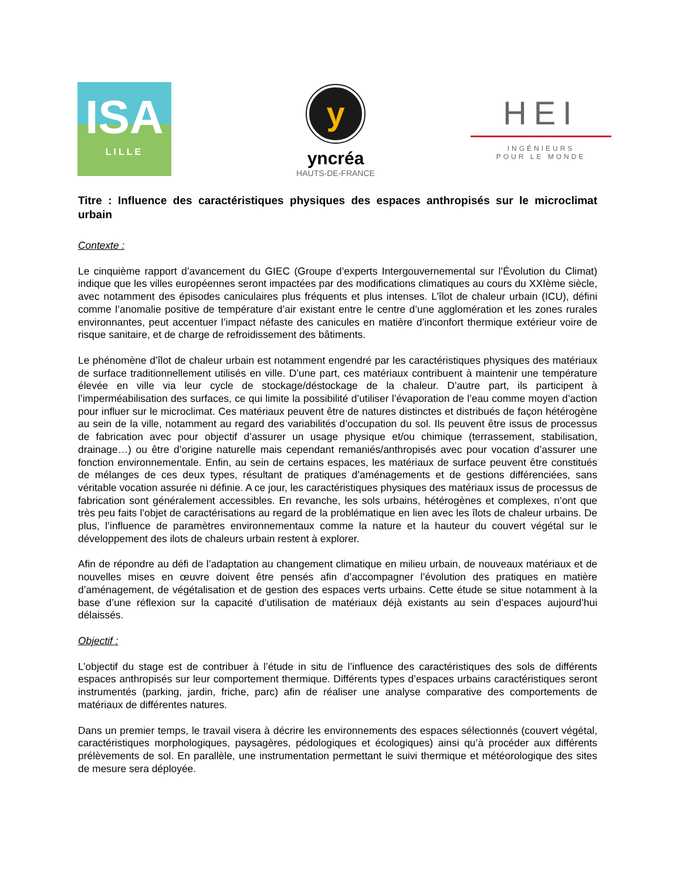ISA
LILLE
y
yncréa
HAUTS-DE-FRANCE
HEI
INGÉNIEURS
POUR LE MONDE
Titre : Influence des caractéristiques physiques des espaces anthropisés sur le microclimat urbain
Contexte :
Le cinquième rapport d’avancement du GIEC (Groupe d’experts Intergouvernemental sur l’Évolution du Climat) indique que les villes européennes seront impactées par des modifications climatiques au cours du XXIème siècle, avec notamment des épisodes caniculaires plus fréquents et plus intenses. L’îlot de chaleur urbain (ICU), défini comme l’anomalie positive de température d’air existant entre le centre d’une agglomération et les zones rurales environnantes, peut accentuer l’impact néfaste des canicules en matière d’inconfort thermique extérieur voire de risque sanitaire, et de charge de refroidissement des bâtiments.
Le phénomène d’îlot de chaleur urbain est notamment engendré par les caractéristiques physiques des matériaux de surface traditionnellement utilisés en ville. D’une part, ces matériaux contribuent à maintenir une température élevée en ville via leur cycle de stockage/déstockage de la chaleur. D’autre part, ils participent à l’imperméabilisation des surfaces, ce qui limite la possibilité d’utiliser l’évaporation de l’eau comme moyen d’action pour influer sur le microclimat. Ces matériaux peuvent être de natures distinctes et distribués de façon hétérogène au sein de la ville, notamment au regard des variabilités d’occupation du sol. Ils peuvent être issus de processus de fabrication avec pour objectif d’assurer un usage physique et/ou chimique (terrassement, stabilisation, drainage…) ou être d’origine naturelle mais cependant remaniés/anthropisés avec pour vocation d’assurer une fonction environnementale. Enfin, au sein de certains espaces, les matériaux de surface peuvent être constitués de mélanges de ces deux types, résultant de pratiques d’aménagements et de gestions différenciées, sans véritable vocation assurée ni définie. A ce jour, les caractéristiques physiques des matériaux issus de processus de fabrication sont généralement accessibles. En revanche, les sols urbains, hétérogènes et complexes, n’ont que très peu faits l’objet de caractérisations au regard de la problématique en lien avec les îlots de chaleur urbains. De plus, l’influence de paramètres environnementaux comme la nature et la hauteur du couvert végétal sur le développement des ilots de chaleurs urbain restent à explorer.
Afin de répondre au défi de l’adaptation au changement climatique en milieu urbain, de nouveaux matériaux et de nouvelles mises en œuvre doivent être pensés afin d’accompagner l’évolution des pratiques en matière d’aménagement, de végétalisation et de gestion des espaces verts urbains. Cette étude se situe notamment à la base d’une réflexion sur la capacité d’utilisation de matériaux déjà existants au sein d’espaces aujourd’hui délaissés.
Objectif :
L’objectif du stage est de contribuer à l’étude in situ de l’influence des caractéristiques des sols de différents espaces anthropisés sur leur comportement thermique. Différents types d’espaces urbains caractéristiques seront instrumentés (parking, jardin, friche, parc) afin de réaliser une analyse comparative des comportements de matériaux de différentes natures.
Dans un premier temps, le travail visera à décrire les environnements des espaces sélectionnés (couvert végétal, caractéristiques morphologiques, paysagères, pédologiques et écologiques) ainsi qu’à procéder aux différents prélèvements de sol. En parallèle, une instrumentation permettant le suivi thermique et météorologique des sites de mesure sera déployée.